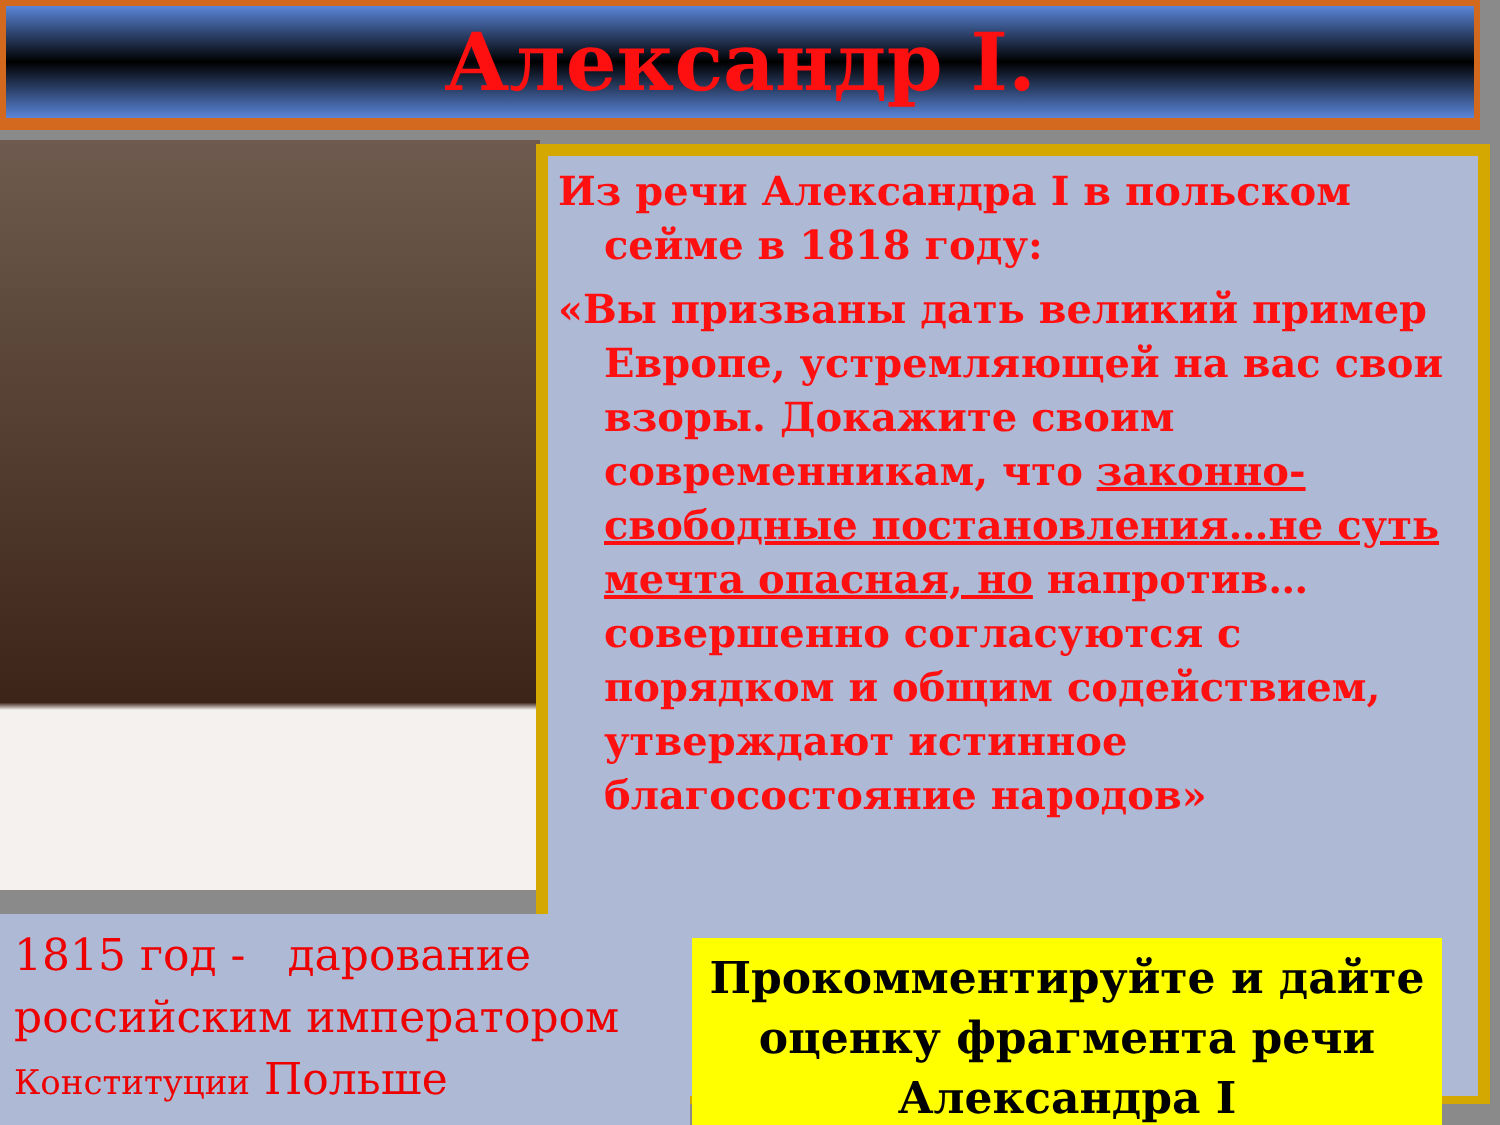Александр I.
Из речи Александра I в польском сейме в 1818 году:
«Вы призваны дать великий пример Европе, устремляющей на вас свои взоры. Докажите своим современникам, что законно-свободные постановления…не суть мечта опасная, но напротив…совершенно согласуются с порядком и общим содействием, утверждают истинное благосостояние народов»
1815 год - дарование российским императором Конституции Польше
Прокомментируйте и дайте оценку фрагмента речи Александра I